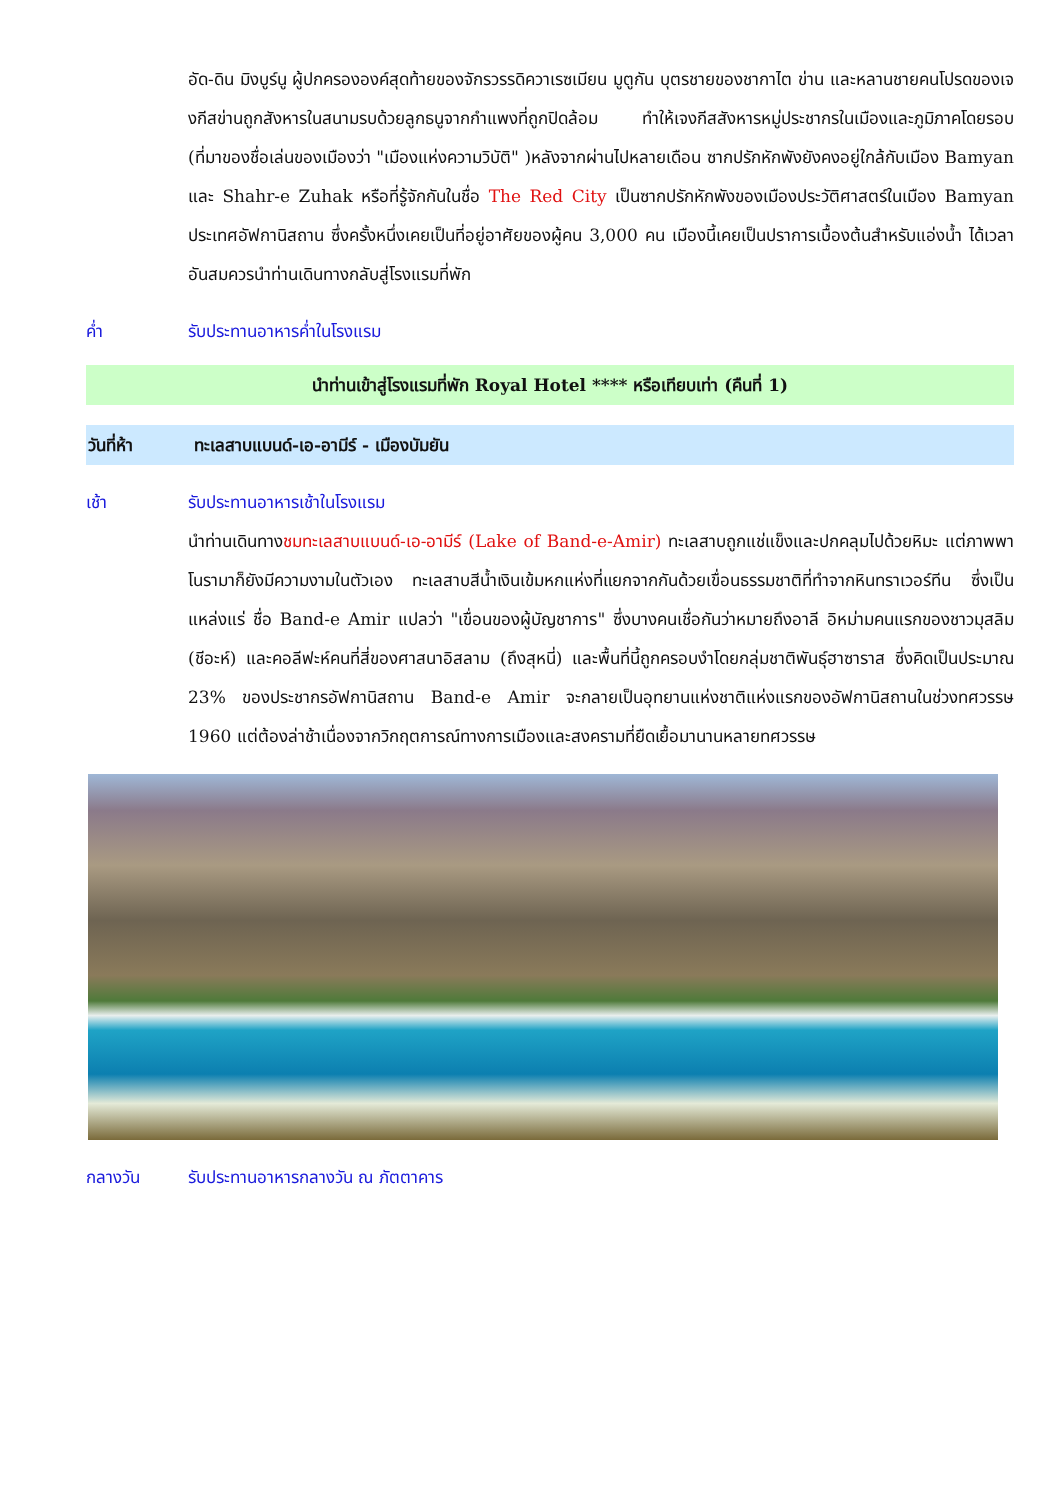อัด-ดิน มิงบูร์นู ผู้ปกครององค์สุดท้ายของจักรวรรดิควาเรซเมียน มูตูกัน บุตรชายของชากาไต ข่าน และหลานชายคนโปรดของเจงกีสข่านถูกสังหารในสนามรบด้วยลูกธนูจากกำแพงที่ถูกปิดล้อม ทำให้เจงกีสสังหารหมู่ประชากรในเมืองและภูมิภาคโดยรอบ (ที่มาของชื่อเล่นของเมืองว่า "เมืองแห่งความวิบัติ" )หลังจากผ่านไปหลายเดือน ซากปรักหักพังยังคงอยู่ใกล้กับเมือง Bamyan และ Shahr-e Zuhak หรือที่รู้จักกันในชื่อ The Red City เป็นซากปรักหักพังของเมืองประวัติศาสตร์ในเมือง Bamyan ประเทศอัฟกานิสถาน ซึ่งครั้งหนึ่งเคยเป็นที่อยู่อาศัยของผู้คน 3,000 คน เมืองนี้เคยเป็นปราการเบื้องต้นสำหรับแอ่งน้ำ ได้เวลาอันสมควรนำท่านเดินทางกลับสู่โรงแรมที่พัก
ค่ำ รับประทานอาหารค่ำในโรงแรม
นำท่านเข้าสู่โรงแรมที่พัก Royal Hotel **** หรือเทียบเท่า (คืนที่ 1)
วันที่ห้า ทะเลสาบแบนด์-เอ-อามีร์ - เมืองบัมยัน
เช้า รับประทานอาหารเช้าในโรงแรม
นำท่านเดินทางชมทะเลสาบแบนด์-เอ-อามีร์ (Lake of Band-e-Amir) ทะเลสาบถูกแช่แข็งและปกคลุมไปด้วยหิมะ แต่ภาพพาโนรามาก็ยังมีความงามในตัวเอง ทะเลสาบสีน้ำเงินเข้มหกแห่งที่แยกจากกันด้วยเขื่อนธรรมชาติที่ทำจากหินทราเวอร์ทีน ซึ่งเป็นแหล่งแร่ ชื่อ Band-e Amir แปลว่า "เขื่อนของผู้บัญชาการ" ซึ่งบางคนเชื่อกันว่าหมายถึงอาลี อิหม่ามคนแรกของชาวมุสลิม (ชีอะห์) และคอลีฟะห์คนที่สี่ของศาสนาอิสลาม (ถึงสุหนี่) และพื้นที่นี้ถูกครอบงำโดยกลุ่มชาติพันธุ์ฮาซาราส ซึ่งคิดเป็นประมาณ 23% ของประชากรอัฟกานิสถาน Band-e Amir จะกลายเป็นอุทยานแห่งชาติแห่งแรกของอัฟกานิสถานในช่วงทศวรรษ 1960 แต่ต้องล่าช้าเนื่องจากวิกฤตการณ์ทางการเมืองและสงครามที่ยืดเยื้อมานานหลายทศวรรษ
กลางวัน รับประทานอาหารกลางวัน ณ ภัตตาคาร